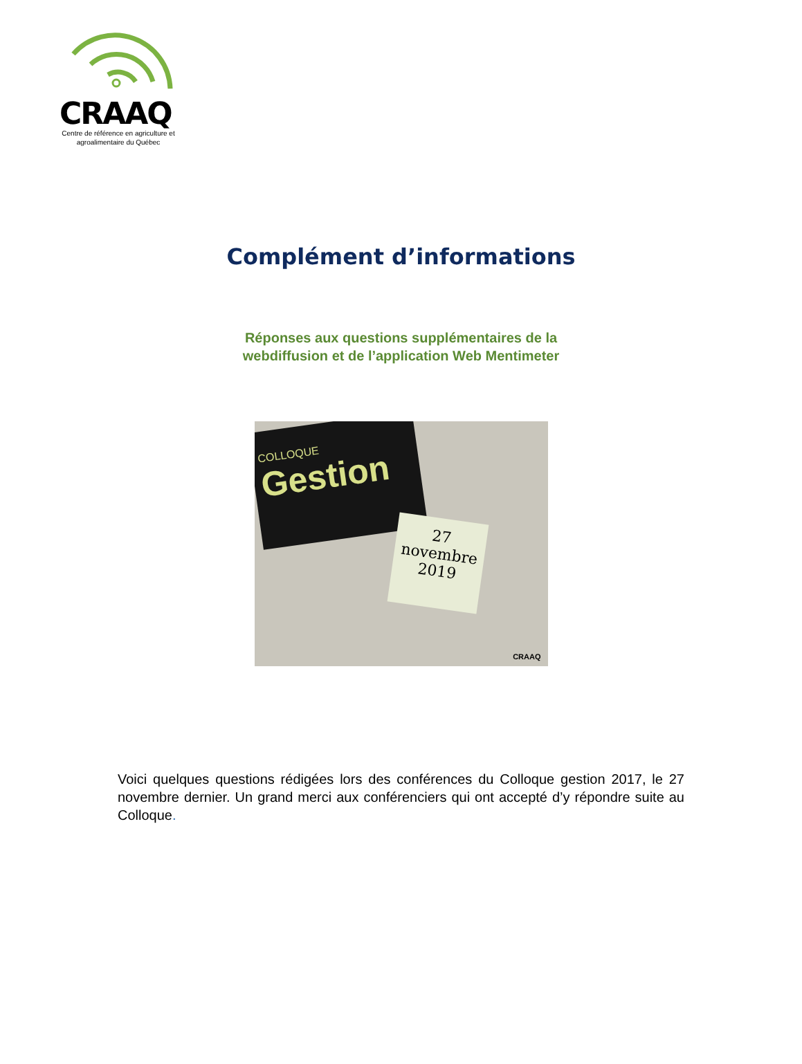CRAAQ
Centre de référence en agriculture et agroalimentaire du Québec
Complément d’informations
Réponses aux questions supplémentaires de la
webdiffusion et de l’application Web Mentimeter
COLLOQUE
Gestion
27
novembre
2019
CRAAQ
Voici quelques questions rédigées lors des conférences du Colloque gestion 2017, le 27 novembre dernier. Un grand merci aux conférenciers qui ont accepté d’y répondre suite au Colloque.